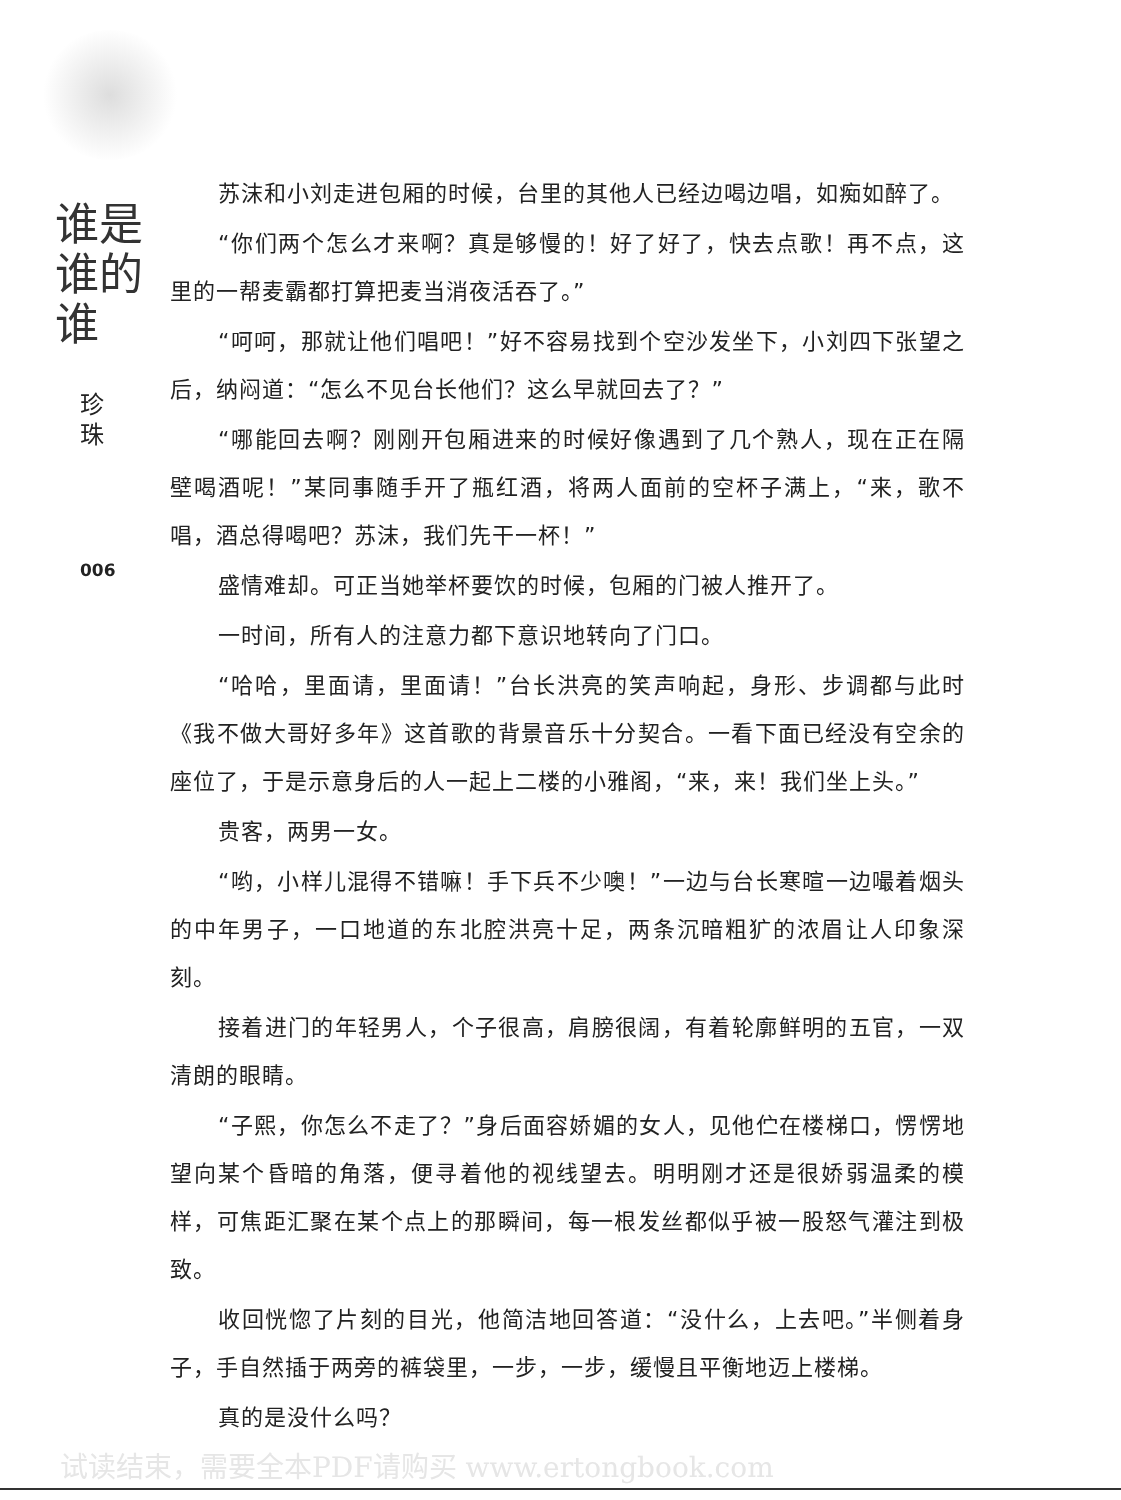谁是
谁的谁
珍 珠
006
苏沫和小刘走进包厢的时候，台里的其他人已经边喝边唱，如痴如醉了。
“你们两个怎么才来啊？真是够慢的！好了好了，快去点歌！再不点，这里的一帮麦霸都打算把麦当消夜活吞了。”
“呵呵，那就让他们唱吧！”好不容易找到个空沙发坐下，小刘四下张望之后，纳闷道：“怎么不见台长他们？这么早就回去了？”
“哪能回去啊？刚刚开包厢进来的时候好像遇到了几个熟人，现在正在隔壁喝酒呢！”某同事随手开了瓶红酒，将两人面前的空杯子满上，“来，歌不唱，酒总得喝吧？苏沫，我们先干一杯！”
盛情难却。可正当她举杯要饮的时候，包厢的门被人推开了。
一时间，所有人的注意力都下意识地转向了门口。
“哈哈，里面请，里面请！”台长洪亮的笑声响起，身形、步调都与此时《我不做大哥好多年》这首歌的背景音乐十分契合。一看下面已经没有空余的座位了，于是示意身后的人一起上二楼的小雅阁，“来，来！我们坐上头。”
贵客，两男一女。
“哟，小样儿混得不错嘛！手下兵不少噢！”一边与台长寒暄一边嘬着烟头的中年男子，一口地道的东北腔洪亮十足，两条沉暗粗犷的浓眉让人印象深刻。
接着进门的年轻男人，个子很高，肩膀很阔，有着轮廓鲜明的五官，一双清朗的眼睛。
“子熙，你怎么不走了？”身后面容娇媚的女人，见他伫在楼梯口，愣愣地望向某个昏暗的角落，便寻着他的视线望去。明明刚才还是很娇弱温柔的模样，可焦距汇聚在某个点上的那瞬间，每一根发丝都似乎被一股怒气灌注到极致。
收回恍惚了片刻的目光，他简洁地回答道：“没什么，上去吧。”半侧着身子，手自然插于两旁的裤袋里，一步，一步，缓慢且平衡地迈上楼梯。
真的是没什么吗？
试读结束，需要全本PDF请购买 www.ertongbook.com